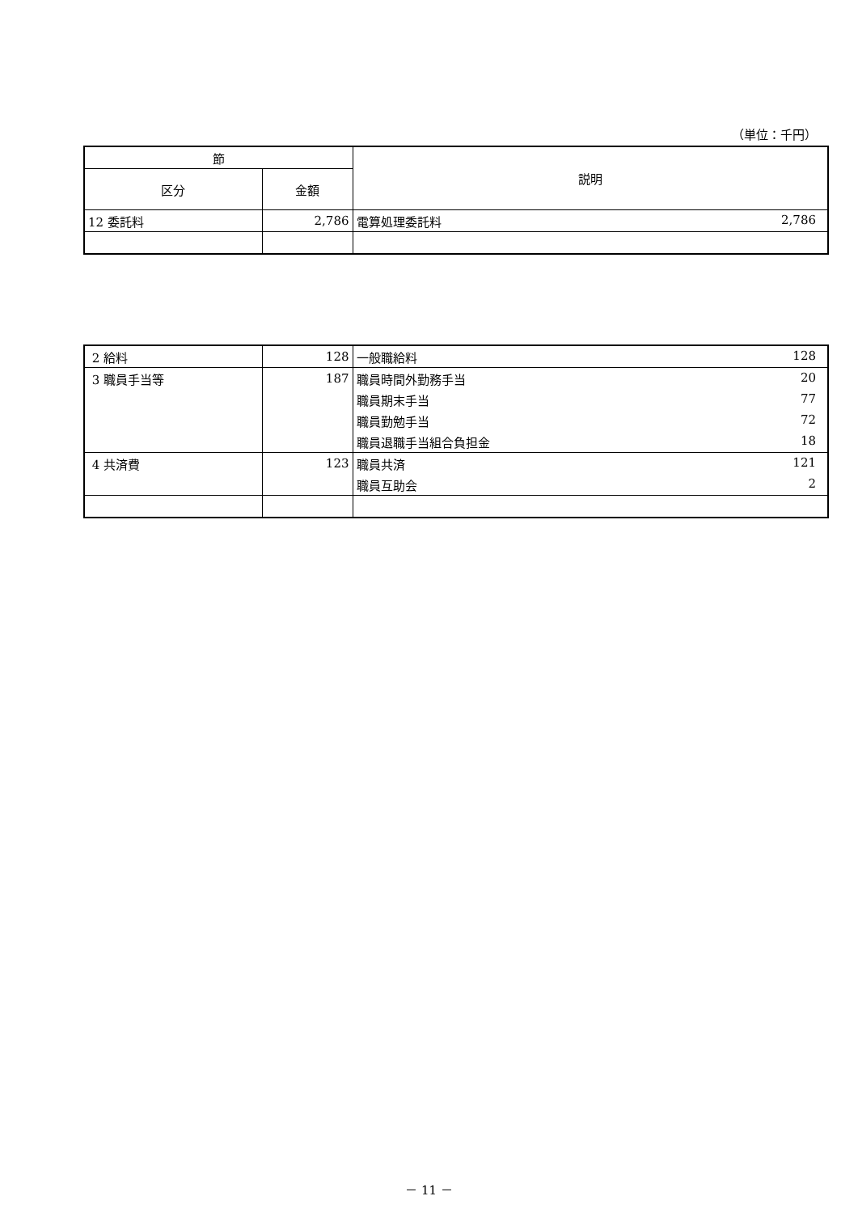（単位：千円）
| 節 | | 説明 |
| --- | --- | --- |
| 区分 | 金額 | |
| 12 委託料 | 2,786 | 電算処理委託料 2,786 |
| 2 給料 | 128 | 一般職給料 128 |
| 3 職員手当等 | 187 | 職員時間外勤務手当 20 |
| | | 職員期末手当 77 |
| | | 職員勤勉手当 72 |
| | | 職員退職手当組合負担金 18 |
| 4 共済費 | 123 | 職員共済 121 |
| | | 職員互助会 2 |
－ 11 －